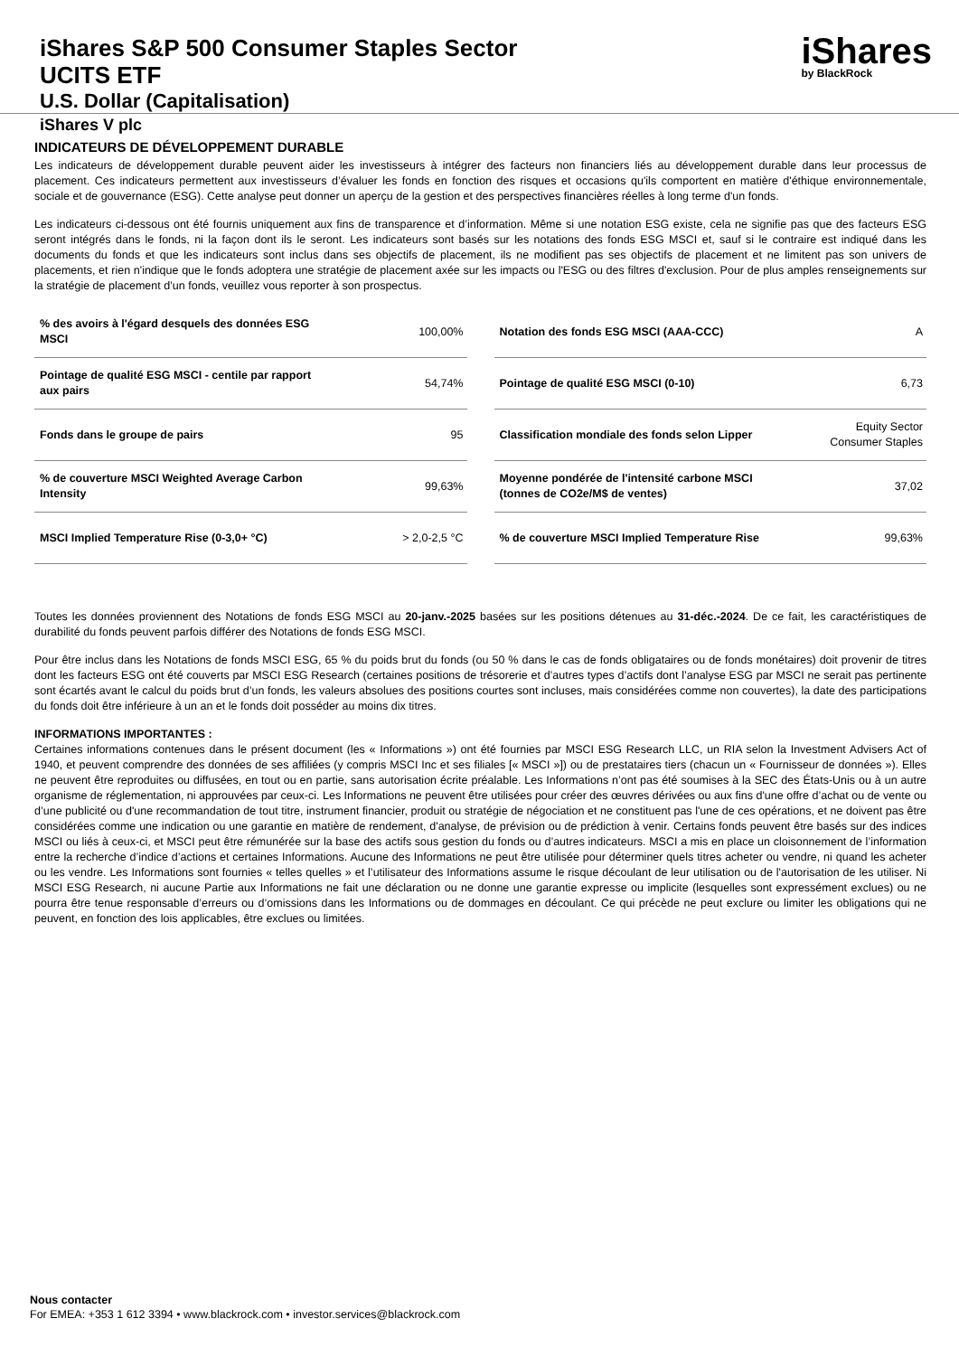iShares S&P 500 Consumer Staples Sector
UCITS ETF
U.S. Dollar (Capitalisation)
iShares V plc
iShares
by BlackRock
INDICATEURS DE DÉVELOPPEMENT DURABLE
Les indicateurs de développement durable peuvent aider les investisseurs à intégrer des facteurs non financiers liés au développement durable dans leur processus de placement. Ces indicateurs permettent aux investisseurs d’évaluer les fonds en fonction des risques et occasions qu'ils comportent en matière d'éthique environnementale, sociale et de gouvernance (ESG). Cette analyse peut donner un aperçu de la gestion et des perspectives financières réelles à long terme d'un fonds.
Les indicateurs ci-dessous ont été fournis uniquement aux fins de transparence et d’information. Même si une notation ESG existe, cela ne signifie pas que des facteurs ESG seront intégrés dans le fonds, ni la façon dont ils le seront. Les indicateurs sont basés sur les notations des fonds ESG MSCI et, sauf si le contraire est indiqué dans les documents du fonds et que les indicateurs sont inclus dans ses objectifs de placement, ils ne modifient pas ses objectifs de placement et ne limitent pas son univers de placements, et rien n'indique que le fonds adoptera une stratégie de placement axée sur les impacts ou l'ESG ou des filtres d'exclusion. Pour de plus amples renseignements sur la stratégie de placement d’un fonds, veuillez vous reporter à son prospectus.
| % des avoirs à l'égard desquels des données ESG MSCI | 100,00% |
| Pointage de qualité ESG MSCI - centile par rapport aux pairs | 54,74% |
| Fonds dans le groupe de pairs | 95 |
| % de couverture MSCI Weighted Average Carbon Intensity | 99,63% |
| MSCI Implied Temperature Rise (0-3,0+ °C) | > 2,0-2,5 °C |
| Notation des fonds ESG MSCI (AAA-CCC) | A |
| Pointage de qualité ESG MSCI (0-10) | 6,73 |
| Classification mondiale des fonds selon Lipper | Equity Sector Consumer Staples |
| Moyenne pondérée de l'intensité carbone MSCI (tonnes de CO2e/M$ de ventes) | 37,02 |
| % de couverture MSCI Implied Temperature Rise | 99,63% |
Toutes les données proviennent des Notations de fonds ESG MSCI au 20-janv.-2025 basées sur les positions détenues au 31-déc.-2024. De ce fait, les caractéristiques de durabilité du fonds peuvent parfois différer des Notations de fonds ESG MSCI.
Pour être inclus dans les Notations de fonds MSCI ESG, 65 % du poids brut du fonds (ou 50 % dans le cas de fonds obligataires ou de fonds monétaires) doit provenir de titres dont les facteurs ESG ont été couverts par MSCI ESG Research (certaines positions de trésorerie et d’autres types d’actifs dont l’analyse ESG par MSCI ne serait pas pertinente sont écartés avant le calcul du poids brut d’un fonds, les valeurs absolues des positions courtes sont incluses, mais considérées comme non couvertes), la date des participations du fonds doit être inférieure à un an et le fonds doit posséder au moins dix titres.
INFORMATIONS IMPORTANTES :
Certaines informations contenues dans le présent document (les « Informations ») ont été fournies par MSCI ESG Research LLC, un RIA selon la Investment Advisers Act of 1940, et peuvent comprendre des données de ses affiliées (y compris MSCI Inc et ses filiales [« MSCI »]) ou de prestataires tiers (chacun un « Fournisseur de données »). Elles ne peuvent être reproduites ou diffusées, en tout ou en partie, sans autorisation écrite préalable. Les Informations n’ont pas été soumises à la SEC des États-Unis ou à un autre organisme de réglementation, ni approuvées par ceux-ci. Les Informations ne peuvent être utilisées pour créer des œuvres dérivées ou aux fins d'une offre d’achat ou de vente ou d’une publicité ou d'une recommandation de tout titre, instrument financier, produit ou stratégie de négociation et ne constituent pas l'une de ces opérations, et ne doivent pas être considérées comme une indication ou une garantie en matière de rendement, d'analyse, de prévision ou de prédiction à venir. Certains fonds peuvent être basés sur des indices MSCI ou liés à ceux-ci, et MSCI peut être rémunérée sur la base des actifs sous gestion du fonds ou d’autres indicateurs. MSCI a mis en place un cloisonnement de l’information entre la recherche d’indice d’actions et certaines Informations. Aucune des Informations ne peut être utilisée pour déterminer quels titres acheter ou vendre, ni quand les acheter ou les vendre. Les Informations sont fournies « telles quelles » et l’utilisateur des Informations assume le risque découlant de leur utilisation ou de l'autorisation de les utiliser. Ni MSCI ESG Research, ni aucune Partie aux Informations ne fait une déclaration ou ne donne une garantie expresse ou implicite (lesquelles sont expressément exclues) ou ne pourra être tenue responsable d’erreurs ou d’omissions dans les Informations ou de dommages en découlant. Ce qui précède ne peut exclure ou limiter les obligations qui ne peuvent, en fonction des lois applicables, être exclues ou limitées.
Nous contacter
For EMEA: +353 1 612 3394 • www.blackrock.com • investor.services@blackrock.com